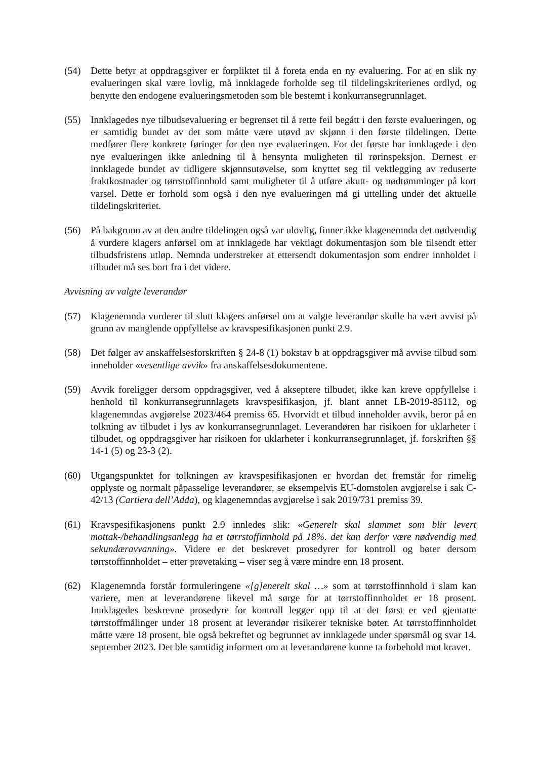(54) Dette betyr at oppdragsgiver er forpliktet til å foreta enda en ny evaluering. For at en slik ny evalueringen skal være lovlig, må innklagede forholde seg til tildelingskriterienes ordlyd, og benytte den endogene evalueringsmetoden som ble bestemt i konkurransegrunnlaget.
(55) Innklagedes nye tilbudsevaluering er begrenset til å rette feil begått i den første evalueringen, og er samtidig bundet av det som måtte være utøvd av skjønn i den første tildelingen. Dette medfører flere konkrete føringer for den nye evalueringen. For det første har innklagede i den nye evalueringen ikke anledning til å hensynta muligheten til rørinspeksjon. Dernest er innklagede bundet av tidligere skjønnsutøvelse, som knyttet seg til vektlegging av reduserte fraktkostnader og tørrstoffinnhold samt muligheter til å utføre akutt- og nødtømminger på kort varsel. Dette er forhold som også i den nye evalueringen må gi uttelling under det aktuelle tildelingskriteriet.
(56) På bakgrunn av at den andre tildelingen også var ulovlig, finner ikke klagenemnda det nødvendig å vurdere klagers anførsel om at innklagede har vektlagt dokumentasjon som ble tilsendt etter tilbudsfristens utløp. Nemnda understreker at ettersendt dokumentasjon som endrer innholdet i tilbudet må ses bort fra i det videre.
Avvisning av valgte leverandør
(57) Klagenemnda vurderer til slutt klagers anførsel om at valgte leverandør skulle ha vært avvist på grunn av manglende oppfyllelse av kravspesifikasjonen punkt 2.9.
(58) Det følger av anskaffelsesforskriften § 24-8 (1) bokstav b at oppdragsgiver må avvise tilbud som inneholder «vesentlige avvik» fra anskaffelsesdokumentene.
(59) Avvik foreligger dersom oppdragsgiver, ved å akseptere tilbudet, ikke kan kreve oppfyllelse i henhold til konkurransegrunnlagets kravspesifikasjon, jf. blant annet LB-2019-85112, og klagenemndas avgjørelse 2023/464 premiss 65. Hvorvidt et tilbud inneholder avvik, beror på en tolkning av tilbudet i lys av konkurransegrunnlaget. Leverandøren har risikoen for uklarheter i tilbudet, og oppdragsgiver har risikoen for uklarheter i konkurransegrunnlaget, jf. forskriften §§ 14-1 (5) og 23-3 (2).
(60) Utgangspunktet for tolkningen av kravspesifikasjonen er hvordan det fremstår for rimelig opplyste og normalt påpasselige leverandører, se eksempelvis EU-domstolen avgjørelse i sak C-42/13 (Cartiera dell’Adda), og klagenemndas avgjørelse i sak 2019/731 premiss 39.
(61) Kravspesifikasjonens punkt 2.9 innledes slik: «Generelt skal slammet som blir levert mottak-/behandlingsanlegg ha et tørrstoffinnhold på 18%. det kan derfor være nødvendig med sekundæravvanning». Videre er det beskrevet prosedyrer for kontroll og bøter dersom tørrstoffinnholdet – etter prøvetaking – viser seg å være mindre enn 18 prosent.
(62) Klagenemnda forstår formuleringene «[g]enerelt skal …» som at tørrstoffinnhold i slam kan variere, men at leverandørene likevel må sørge for at tørrstoffinnholdet er 18 prosent. Innklagedes beskrevne prosedyre for kontroll legger opp til at det først er ved gjentatte tørrstoffmålinger under 18 prosent at leverandør risikerer tekniske bøter. At tørrstoffinnholdet måtte være 18 prosent, ble også bekreftet og begrunnet av innklagede under spørsmål og svar 14. september 2023. Det ble samtidig informert om at leverandørene kunne ta forbehold mot kravet.